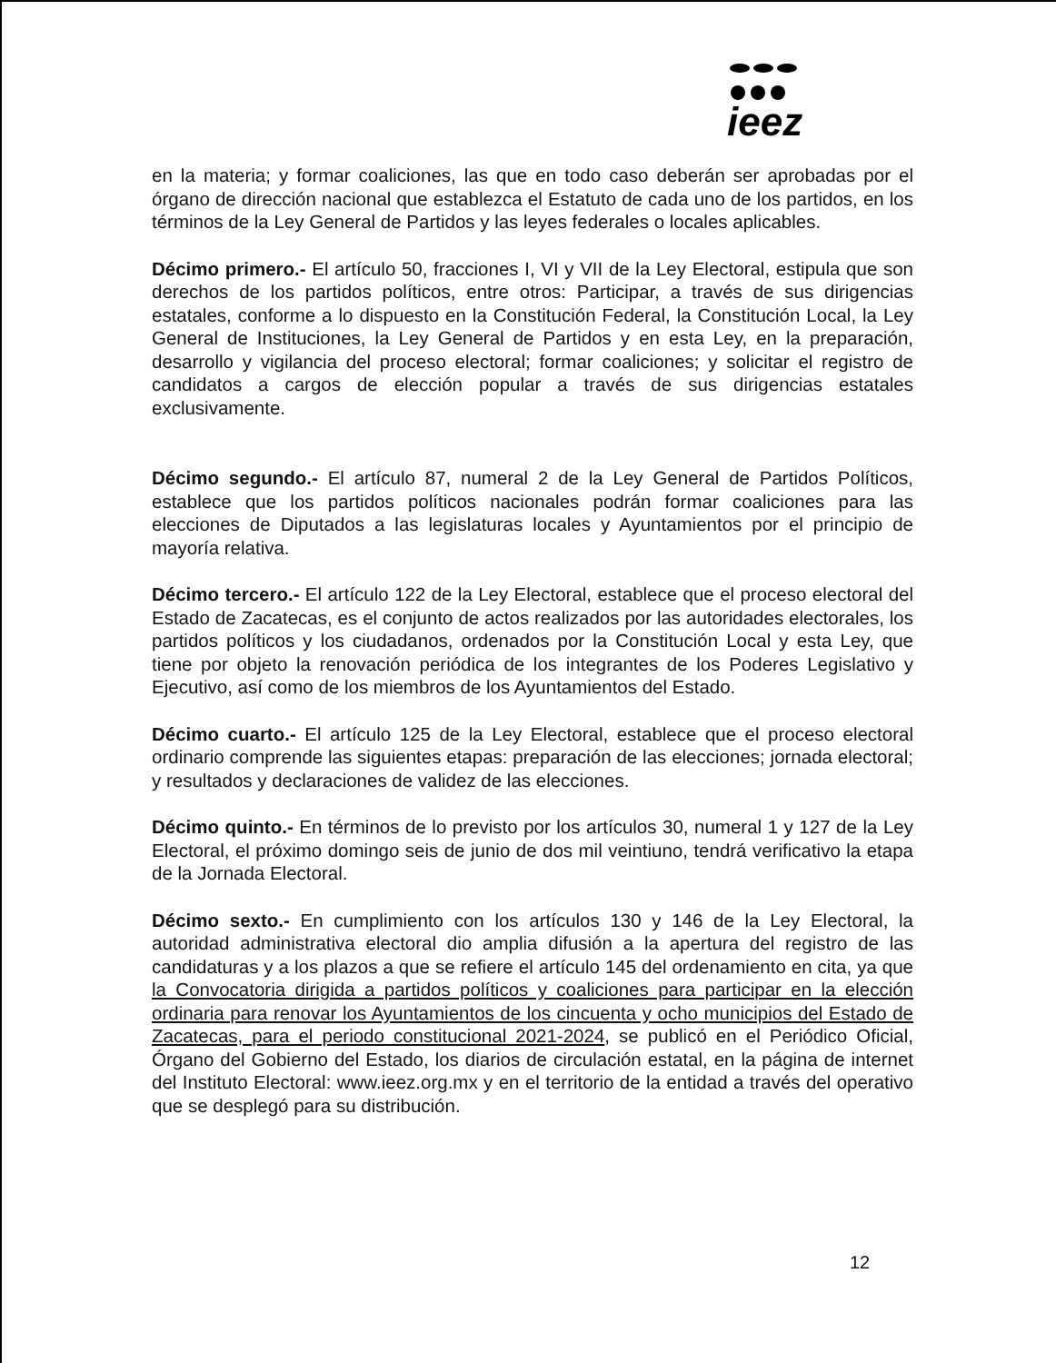ieez
en la materia; y formar coaliciones, las que en todo caso deberán ser aprobadas por el órgano de dirección nacional que establezca el Estatuto de cada uno de los partidos, en los términos de la Ley General de Partidos y las leyes federales o locales aplicables.
Décimo primero.- El artículo 50, fracciones I, VI y VII de la Ley Electoral, estipula que son derechos de los partidos políticos, entre otros: Participar, a través de sus dirigencias estatales, conforme a lo dispuesto en la Constitución Federal, la Constitución Local, la Ley General de Instituciones, la Ley General de Partidos y en esta Ley, en la preparación, desarrollo y vigilancia del proceso electoral; formar coaliciones; y solicitar el registro de candidatos a cargos de elección popular a través de sus dirigencias estatales exclusivamente.
Décimo segundo.- El artículo 87, numeral 2 de la Ley General de Partidos Políticos, establece que los partidos políticos nacionales podrán formar coaliciones para las elecciones de Diputados a las legislaturas locales y Ayuntamientos por el principio de mayoría relativa.
Décimo tercero.- El artículo 122 de la Ley Electoral, establece que el proceso electoral del Estado de Zacatecas, es el conjunto de actos realizados por las autoridades electorales, los partidos políticos y los ciudadanos, ordenados por la Constitución Local y esta Ley, que tiene por objeto la renovación periódica de los integrantes de los Poderes Legislativo y Ejecutivo, así como de los miembros de los Ayuntamientos del Estado.
Décimo cuarto.- El artículo 125 de la Ley Electoral, establece que el proceso electoral ordinario comprende las siguientes etapas: preparación de las elecciones; jornada electoral; y resultados y declaraciones de validez de las elecciones.
Décimo quinto.- En términos de lo previsto por los artículos 30, numeral 1 y 127 de la Ley Electoral, el próximo domingo seis de junio de dos mil veintiuno, tendrá verificativo la etapa de la Jornada Electoral.
Décimo sexto.- En cumplimiento con los artículos 130 y 146 de la Ley Electoral, la autoridad administrativa electoral dio amplia difusión a la apertura del registro de las candidaturas y a los plazos a que se refiere el artículo 145 del ordenamiento en cita, ya que la Convocatoria dirigida a partidos políticos y coaliciones para participar en la elección ordinaria para renovar los Ayuntamientos de los cincuenta y ocho municipios del Estado de Zacatecas, para el periodo constitucional 2021-2024, se publicó en el Periódico Oficial, Órgano del Gobierno del Estado, los diarios de circulación estatal, en la página de internet del Instituto Electoral: www.ieez.org.mx y en el territorio de la entidad a través del operativo que se desplegó para su distribución.
12